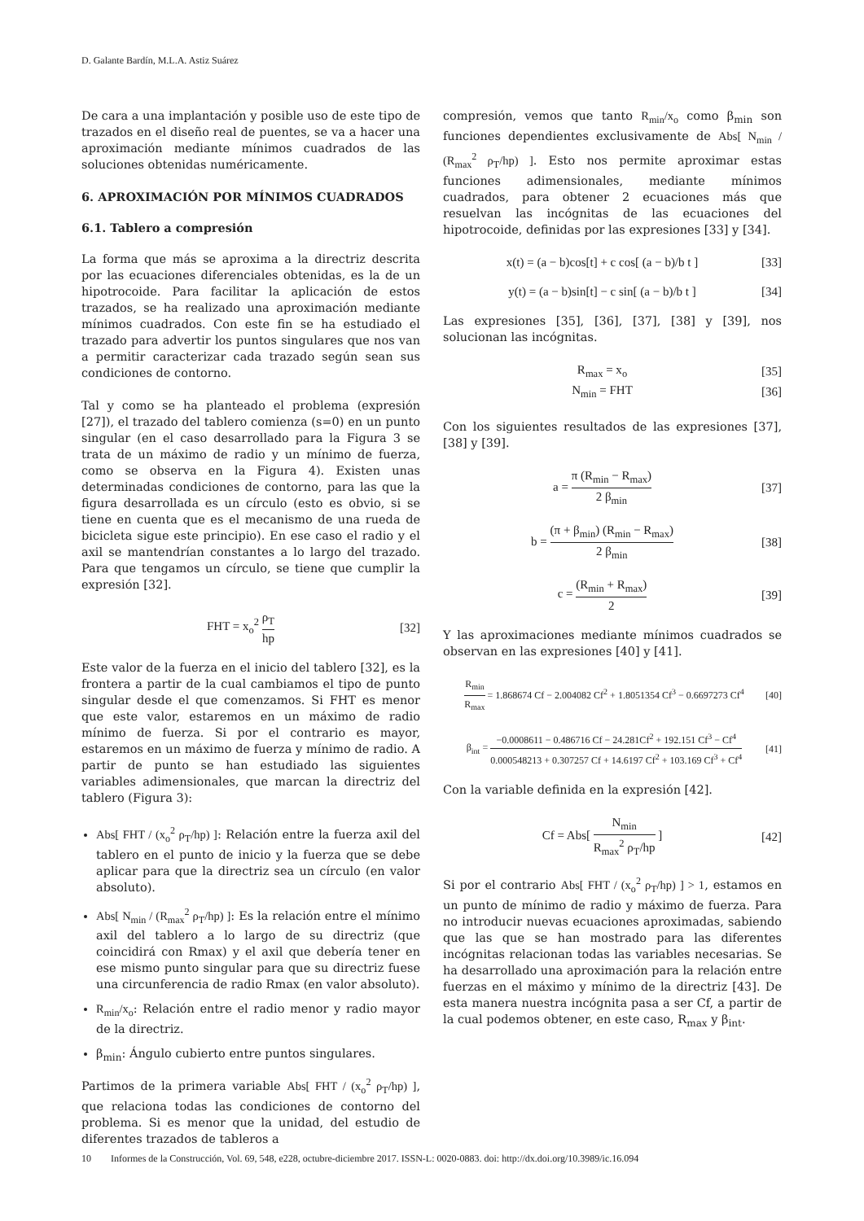D. Galante Bardín, M.L.A. Astiz Suárez
De cara a una implantación y posible uso de este tipo de trazados en el diseño real de puentes, se va a hacer una aproximación mediante mínimos cuadrados de las soluciones obtenidas numéricamente.
6. APROXIMACIÓN POR MÍNIMOS CUADRADOS
6.1. Tablero a compresión
La forma que más se aproxima a la directriz descrita por las ecuaciones diferenciales obtenidas, es la de un hipotrocoide. Para facilitar la aplicación de estos trazados, se ha realizado una aproximación mediante mínimos cuadrados. Con este fin se ha estudiado el trazado para advertir los puntos singulares que nos van a permitir caracterizar cada trazado según sean sus condiciones de contorno.
Tal y como se ha planteado el problema (expresión [27]), el trazado del tablero comienza (s=0) en un punto singular (en el caso desarrollado para la Figura 3 se trata de un máximo de radio y un mínimo de fuerza, como se observa en la Figura 4). Existen unas determinadas condiciones de contorno, para las que la figura desarrollada es un círculo (esto es obvio, si se tiene en cuenta que es el mecanismo de una rueda de bicicleta sigue este principio). En ese caso el radio y el axil se mantendrían constantes a lo largo del trazado. Para que tengamos un círculo, se tiene que cumplir la expresión [32].
FHT = x<sub>o</sub><sup>2</sup> ρ<sub>T</sub> hp [32]
Este valor de la fuerza en el inicio del tablero [32], es la frontera a partir de la cual cambiamos el tipo de punto singular desde el que comenzamos. Si FHT es menor que este valor, estaremos en un máximo de radio mínimo de fuerza. Si por el contrario es mayor, estaremos en un máximo de fuerza y mínimo de radio. A partir de punto se han estudiado las siguientes variables adimensionales, que marcan la directriz del tablero (Figura 3):
Abs[ FHT / (x<sub>o</sub><sup>2</sup> ρ<sub>T</sub>/hp) ]: Relación entre la fuerza axil del tablero en el punto de inicio y la fuerza que se debe aplicar para que la directriz sea un círculo (en valor absoluto).
Abs[ N<sub>min</sub> / (R<sub>max</sub><sup>2</sup> ρ<sub>T</sub>/hp) ]: Es la relación entre el mínimo axil del tablero a lo largo de su directriz (que coincidirá con Rmax) y el axil que debería tener en ese mismo punto singular para que su directriz fuese una circunferencia de radio Rmax (en valor absoluto).
R<sub>min</sub>/x<sub>o</sub>: Relación entre el radio menor y radio mayor de la directriz.
β<sub>min</sub>: Ángulo cubierto entre puntos singulares.
Partimos de la primera variable Abs[ FHT / (x<sub>o</sub><sup>2</sup> ρ<sub>T</sub>/hp) ], que relaciona todas las condiciones de contorno del problema. Si es menor que la unidad, del estudio de diferentes trazados de tableros a
compresión, vemos que tanto R<sub>min</sub>/x<sub>o</sub> como β<sub>min</sub> son funciones dependientes exclusivamente de Abs[ N<sub>min</sub> / (R<sub>max</sub><sup>2</sup> ρ<sub>T</sub>/hp) ]. Esto nos permite aproximar estas funciones adimensionales, mediante mínimos cuadrados, para obtener 2 ecuaciones más que resuelvan las incógnitas de las ecuaciones del hipotrocoide, definidas por las expresiones [33] y [34].
x(t) = (a − b)cos[t] + c cos[ (a − b)/b t ] [33]
y(t) = (a − b)sin[t] − c sin[ (a − b)/b t ] [34]
Las expresiones [35], [36], [37], [38] y [39], nos solucionan las incógnitas.
R<sub>max</sub> = x<sub>o</sub> [35]
N<sub>min</sub> = FHT [36]
Con los siguientes resultados de las expresiones [37], [38] y [39].
a = π (R<sub>min</sub> − R<sub>max</sub>) 2 β<sub>min</sub> [37]
b = (π + β<sub>min</sub>) (R<sub>min</sub> − R<sub>max</sub>) 2 β<sub>min</sub> [38]
c = (R<sub>min</sub> + R<sub>max</sub>) 2 [39]
Y las aproximaciones mediante mínimos cuadrados se observan en las expresiones [40] y [41].
R<sub>min</sub> R<sub>max</sub> = 1.868674 Cf − 2.004082 Cf<sup>2</sup> + 1.8051354 Cf<sup>3</sup> − 0.6697273 Cf<sup>4</sup> [40]
β<sub>int</sub> = −0.0008611 − 0.486716 Cf − 24.281Cf<sup>2</sup> + 192.151 Cf<sup>3</sup> − Cf<sup>4</sup> 0.000548213 + 0.307257 Cf + 14.6197 Cf<sup>2</sup> + 103.169 Cf<sup>3</sup> + Cf<sup>4</sup> [41]
Con la variable definida en la expresión [42].
Cf = Abs[ N<sub>min</sub> R<sub>max</sub><sup>2</sup> ρ<sub>T</sub>/hp ] [42]
Si por el contrario Abs[ FHT / (x<sub>o</sub><sup>2</sup> ρ<sub>T</sub>/hp) ] > 1, estamos en un punto de mínimo de radio y máximo de fuerza. Para no introducir nuevas ecuaciones aproximadas, sabiendo que las que se han mostrado para las diferentes incógnitas relacionan todas las variables necesarias. Se ha desarrollado una aproximación para la relación entre fuerzas en el máximo y mínimo de la directriz [43]. De esta manera nuestra incógnita pasa a ser Cf, a partir de la cual podemos obtener, en este caso, R<sub>max</sub> y β<sub>int</sub>.
10 Informes de la Construcción, Vol. 69, 548, e228, octubre-diciembre 2017. ISSN-L: 0020-0883. doi: http://dx.doi.org/10.3989/ic.16.094